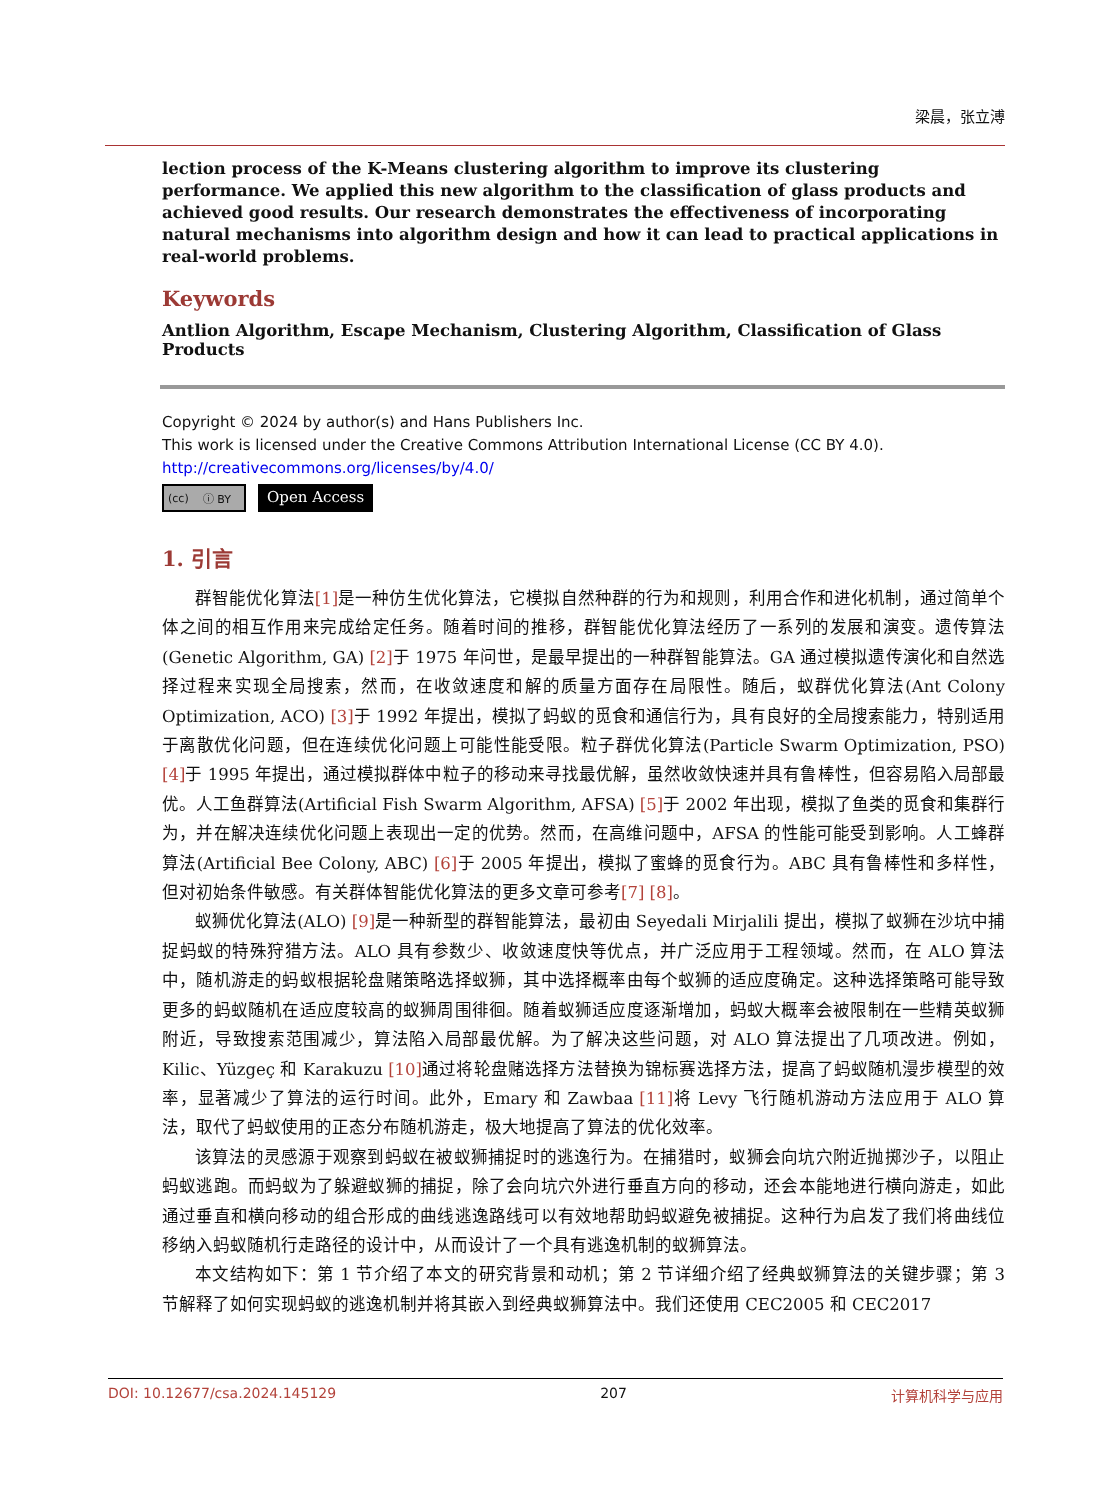梁晨，张立溥
lection process of the K-Means clustering algorithm to improve its clustering performance. We applied this new algorithm to the classification of glass products and achieved good results. Our research demonstrates the effectiveness of incorporating natural mechanisms into algorithm design and how it can lead to practical applications in real-world problems.
Keywords
Antlion Algorithm, Escape Mechanism, Clustering Algorithm, Classification of Glass Products
Copyright © 2024 by author(s) and Hans Publishers Inc.
This work is licensed under the Creative Commons Attribution International License (CC BY 4.0).
http://creativecommons.org/licenses/by/4.0/
(cc) ⓘ BY
Open Access
1. 引言
群智能优化算法[1] 是一种仿生优化算法，它模拟自然种群的行为和规则，利用合作和进化机制，通过简单个体之间的相互作用来完成给定任务。随着时间的推移，群智能优化算法经历了一系列的发展和演变。遗传算法(Genetic Algorithm, GA) [2] 于 1975 年问世，是最早提出的一种群智能算法。GA 通过模拟遗传演化和自然选择过程来实现全局搜索，然而，在收敛速度和解的质量方面存在局限性。随后，蚁群优化算法(Ant Colony Optimization, ACO) [3] 于 1992 年提出，模拟了蚂蚁的觅食和通信行为，具有良好的全局搜索能力，特别适用于离散优化问题，但在连续优化问题上可能性能受限。粒子群优化算法(Particle Swarm Optimization, PSO) [4] 于 1995 年提出，通过模拟群体中粒子的移动来寻找最优解，虽然收敛快速并具有鲁棒性，但容易陷入局部最优。人工鱼群算法(Artificial Fish Swarm Algorithm, AFSA) [5] 于 2002 年出现，模拟了鱼类的觅食和集群行为，并在解决连续优化问题上表现出一定的优势。然而，在高维问题中，AFSA 的性能可能受到影响。人工蜂群算法(Artificial Bee Colony, ABC) [6] 于 2005 年提出，模拟了蜜蜂的觅食行为。ABC 具有鲁棒性和多样性，但对初始条件敏感。有关群体智能优化算法的更多文章可参考[7] [8]。
蚁狮优化算法(ALO) [9] 是一种新型的群智能算法，最初由 Seyedali Mirjalili 提出，模拟了蚁狮在沙坑中捕捉蚂蚁的特殊狩猎方法。ALO 具有参数少、收敛速度快等优点，并广泛应用于工程领域。然而，在 ALO 算法中，随机游走的蚂蚁根据轮盘赌策略选择蚁狮，其中选择概率由每个蚁狮的适应度确定。这种选择策略可能导致更多的蚂蚁随机在适应度较高的蚁狮周围徘徊。随着蚁狮适应度逐渐增加，蚂蚁大概率会被限制在一些精英蚁狮附近，导致搜索范围减少，算法陷入局部最优解。为了解决这些问题，对 ALO 算法提出了几项改进。例如，Kilic、Yüzgeç 和 Karakuzu [10] 通过将轮盘赌选择方法替换为锦标赛选择方法，提高了蚂蚁随机漫步模型的效率，显著减少了算法的运行时间。此外，Emary 和 Zawbaa [11] 将 Levy 飞行随机游动方法应用于 ALO 算法，取代了蚂蚁使用的正态分布随机游走，极大地提高了算法的优化效率。
该算法的灵感源于观察到蚂蚁在被蚁狮捕捉时的逃逸行为。在捕猎时，蚁狮会向坑穴附近抛掷沙子，以阻止蚂蚁逃跑。而蚂蚁为了躲避蚁狮的捕捉，除了会向坑穴外进行垂直方向的移动，还会本能地进行横向游走，如此通过垂直和横向移动的组合形成的曲线逃逸路线可以有效地帮助蚂蚁避免被捕捉。这种行为启发了我们将曲线位移纳入蚂蚁随机行走路径的设计中，从而设计了一个具有逃逸机制的蚁狮算法。
本文结构如下：第 1 节介绍了本文的研究背景和动机；第 2 节详细介绍了经典蚁狮算法的关键步骤；第 3 节解释了如何实现蚂蚁的逃逸机制并将其嵌入到经典蚁狮算法中。我们还使用 CEC2005 和 CEC2017
DOI: 10.12677/csa.2024.145129 207 计算机科学与应用